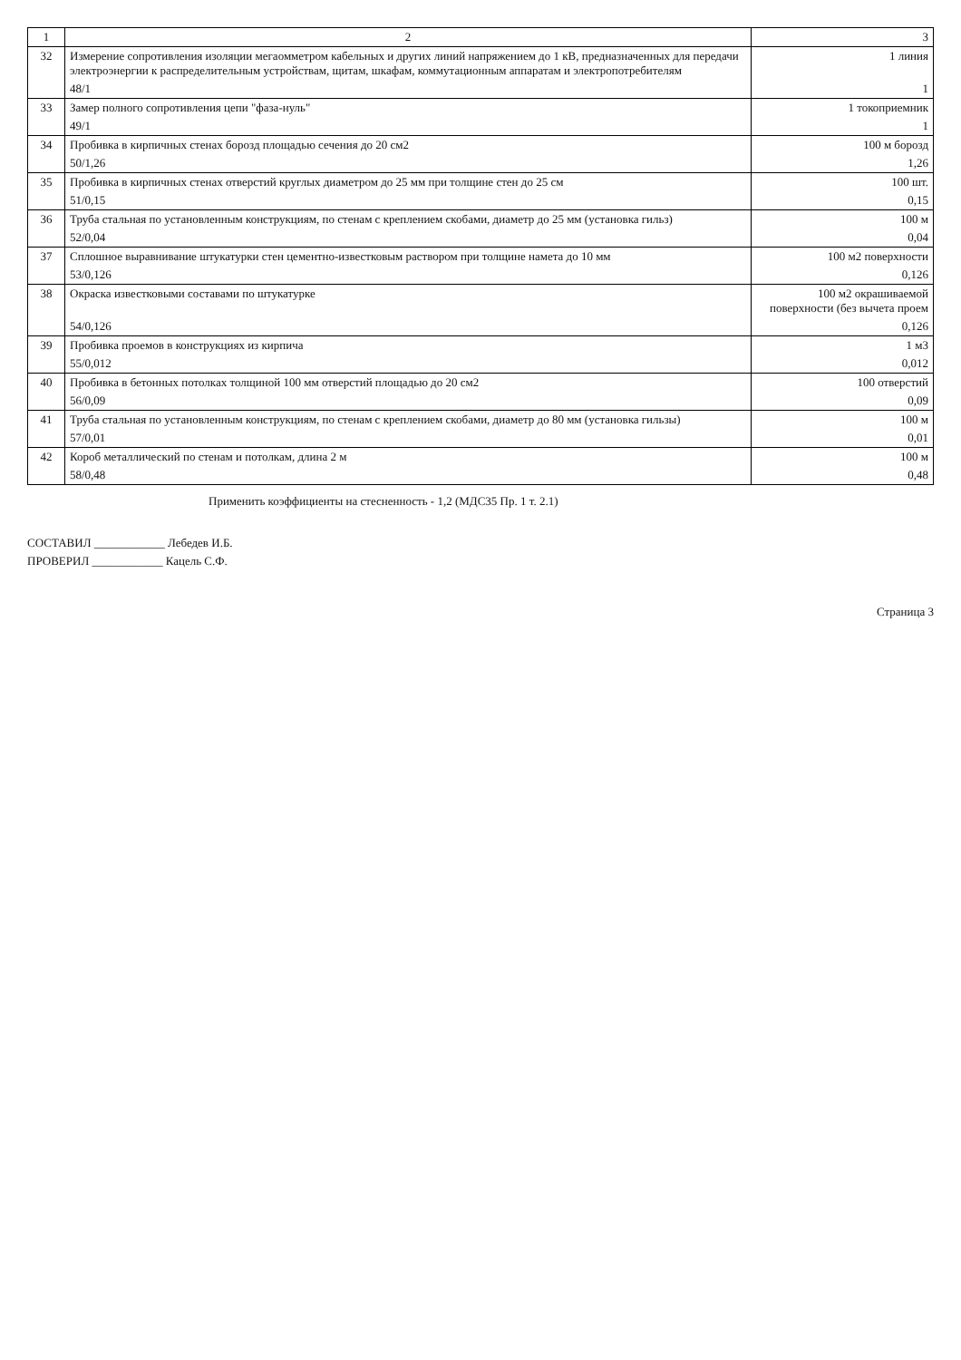| 1 | 2 | 3 |
| --- | --- | --- |
| 32 | Измерение сопротивления изоляции мегаомметром кабельных и других линий напряжением до 1 кВ, предназначенных для передачи электроэнергии к распределительным устройствам, щитам, шкафам, коммутационным аппаратам и электропотребителям | 1 линия |
| | 48/1 | 1 |
| 33 | Замер полного сопротивления цепи "фаза-нуль" | 1 токоприемник |
| | 49/1 | 1 |
| 34 | Пробивка в кирпичных стенах борозд площадью сечения до 20 см2 | 100 м борозд |
| | 50/1,26 | 1,26 |
| 35 | Пробивка в кирпичных стенах отверстий круглых диаметром до 25 мм при толщине стен до 25 см | 100 шт. |
| | 51/0,15 | 0,15 |
| 36 | Труба стальная по установленным конструкциям, по стенам с креплением скобами, диаметр до 25 мм (установка гильз) | 100 м |
| | 52/0,04 | 0,04 |
| 37 | Сплошное выравнивание штукатурки стен цементно-известковым раствором при толщине намета до 10 мм | 100 м2 поверхности |
| | 53/0,126 | 0,126 |
| 38 | Окраска известковыми составами по штукатурке | 100 м2 окрашиваемой поверхности (без вычета проем |
| | 54/0,126 | 0,126 |
| 39 | Пробивка проемов в конструкциях из кирпича | 1 м3 |
| | 55/0,012 | 0,012 |
| 40 | Пробивка в бетонных потолках толщиной 100 мм отверстий площадью до 20 см2 | 100 отверстий |
| | 56/0,09 | 0,09 |
| 41 | Труба стальная по установленным конструкциям, по стенам с креплением скобами, диаметр до 80 мм (установка гильзы) | 100 м |
| | 57/0,01 | 0,01 |
| 42 | Короб металлический по стенам и потолкам, длина 2 м | 100 м |
| | 58/0,48 | 0,48 |
Применить коэффициенты на стесненность - 1,2 (МДС35 Пр. 1 т. 2.1)
СОСТАВИЛ ____________ Лебедев И.Б.
ПРОВЕРИЛ ____________ Кацель С.Ф.
Страница 3